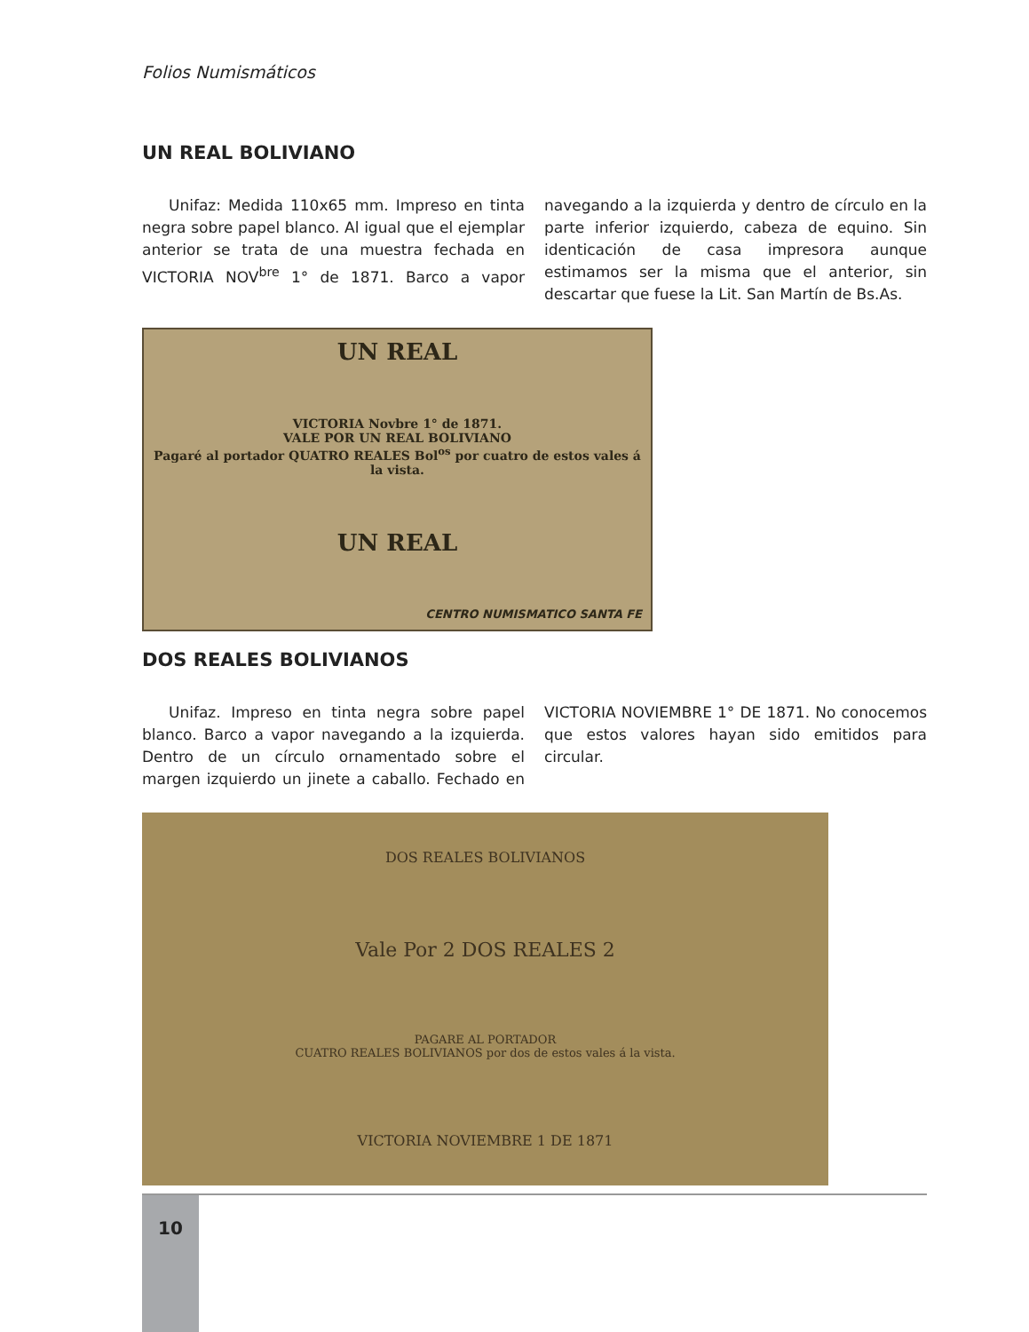Folios Numismáticos
UN REAL BOLIVIANO
Unifaz: Medida 110x65 mm. Impreso en tinta negra sobre papel blanco. Al igual que el ejemplar anterior se trata de una muestra fechada en VICTORIA NOV<sup>bre</sup> 1° de 1871. Barco a vapor navegando a la izquierda y dentro de círculo en la parte inferior izquierdo, cabeza de equino. Sin identicación de casa impresora aunque estimamos ser la misma que el anterior, sin descartar que fuese la Lit. San Martín de Bs.As.
UN REAL
VICTORIA Novbre 1° de 1871.
VALE POR UN REAL BOLIVIANO
Pagaré al portador QUATRO REALES Bol<sup>os</sup> por cuatro de estos vales á la vista.
UN REAL
CENTRO NUMISMATICO SANTA FE
DOS REALES BOLIVIANOS
Unifaz. Impreso en tinta negra sobre papel blanco. Barco a vapor navegando a la izquierda. Dentro de un círculo ornamentado sobre el margen izquierdo un jinete a caballo. Fechado en VICTORIA NOVIEMBRE 1° DE 1871. No conocemos que estos valores hayan sido emitidos para circular.
DOS REALES BOLIVIANOS
Vale Por 2 DOS REALES 2
PAGARE AL PORTADOR
CUATRO REALES BOLIVIANOS por dos de estos vales á la vista.
VICTORIA NOVIEMBRE 1 DE 1871
10